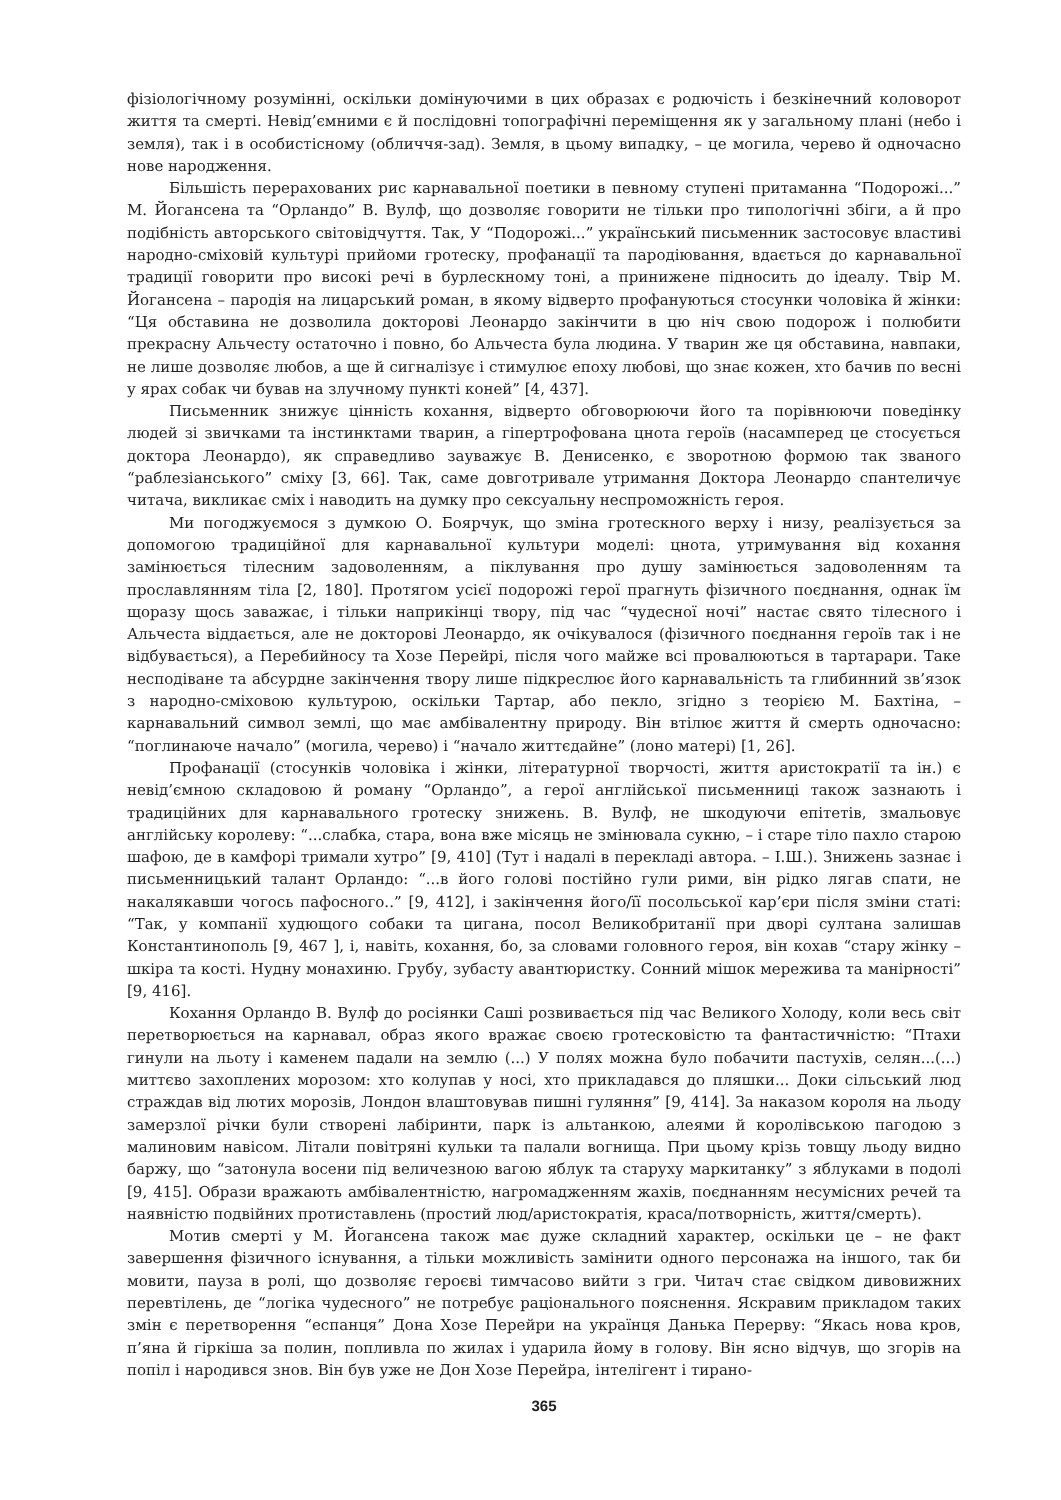фізіологічному розумінні, оскільки домінуючими в цих образах є родючість і безкінечний коловорот життя та смерті. Невід’ємними є й послідовні топографічні переміщення як у загальному плані (небо і земля), так і в особистісному (обличчя-зад). Земля, в цьому випадку, – це могила, черево й одночасно нове народження.
Більшість перерахованих рис карнавальної поетики в певному ступені притаманна “Подорожі...” М. Йогансена та “Орландо” В. Вулф, що дозволяє говорити не тільки про типологічні збіги, а й про подібність авторського світовідчуття. Так, У “Подорожі...” український письменник застосовує властиві народно-сміховій культурі прийоми гротеску, профанації та пародіювання, вдається до карнавальної традиції говорити про високі речі в бурлескному тоні, а принижене підносить до ідеалу. Твір М. Йогансена – пародія на лицарський роман, в якому відверто профануються стосунки чоловіка й жінки: “Ця обставина не дозволила докторові Леонардо закінчити в цю ніч свою подорож і полюбити прекрасну Альчесту остаточно і повно, бо Альчеста була людина. У тварин же ця обставина, навпаки, не лише дозволяє любов, а ще й сигналізує і стимулює епоху любові, що знає кожен, хто бачив по весні у ярах собак чи бував на злучному пункті коней” [4, 437].
Письменник знижує цінність кохання, відверто обговорюючи його та порівнюючи поведінку людей зі звичками та інстинктами тварин, а гіпертрофована цнота героїв (насамперед це стосується доктора Леонардо), як справедливо зауважує В. Денисенко, є зворотною формою так званого “раблезіанського” сміху [3, 66]. Так, саме довготривале утримання Доктора Леонардо спантеличує читача, викликає сміх і наводить на думку про сексуальну неспроможність героя.
Ми погоджуємося з думкою О. Боярчук, що зміна гротескного верху і низу, реалізується за допомогою традиційної для карнавальної культури моделі: цнота, утримування від кохання замінюється тілесним задоволенням, а піклування про душу замінюється задоволенням та прославлянням тіла [2, 180]. Протягом усієї подорожі герої прагнуть фізичного поєднання, однак їм щоразу щось заважає, і тільки наприкінці твору, під час “чудесної ночі” настає свято тілесного і Альчеста віддається, але не докторові Леонардо, як очікувалося (фізичного поєднання героїв так і не відбувається), а Перебийносу та Хозе Перейрі, після чого майже всі провалюються в тартарари. Таке несподіване та абсурдне закінчення твору лише підкреслює його карнавальність та глибинний зв’язок з народно-сміховою культурою, оскільки Тартар, або пекло, згідно з теорією М. Бахтіна, – карнавальний символ землі, що має амбівалентну природу. Він втілює життя й смерть одночасно: “поглинаюче начало” (могила, черево) і “начало життєдайне” (лоно матері) [1, 26].
Профанації (стосунків чоловіка і жінки, літературної творчості, життя аристократії та ін.) є невід’ємною складовою й роману “Орландо”, а герої англійської письменниці також зазнають і традиційних для карнавального гротеску знижень. В. Вулф, не шкодуючи епітетів, змальовує англійську королеву: “...слабка, стара, вона вже місяць не змінювала сукню, – і старе тіло пахло старою шафою, де в камфорі тримали хутро” [9, 410] (Тут і надалі в перекладі автора. – І.Ш.). Знижень зазнає і письменницький талант Орландо: “...в його голові постійно гули рими, він рідко лягав спати, не накалякавши чогось пафосного..” [9, 412], і закінчення його/її посольської кар’єри після зміни статі: “Так, у компанії худющого собаки та цигана, посол Великобританії при дворі султана залишав Константинополь [9, 467 ], і, навіть, кохання, бо, за словами головного героя, він кохав “стару жінку – шкіра та кості. Нудну монахиню. Грубу, зубасту авантюристку. Сонний мішок мережива та манірності” [9, 416].
Кохання Орландо В. Вулф до росіянки Саші розвивається під час Великого Холоду, коли весь світ перетворюється на карнавал, образ якого вражає своєю гротесковістю та фантастичністю: “Птахи гинули на льоту і каменем падали на землю (...) У полях можна було побачити пастухів, селян...(...) миттєво захоплених морозом: хто колупав у носі, хто прикладався до пляшки... Доки сільський люд страждав від лютих морозів, Лондон влаштовував пишні гуляння” [9, 414]. За наказом короля на льоду замерзлої річки були створені лабіринти, парк із альтанкою, алеями й королівською пагодою з малиновим навісом. Літали повітряні кульки та палали вогнища. При цьому крізь товщу льоду видно баржу, що “затонула восени під величезною вагою яблук та стару­ху маркитанку” з яблуками в подолі [9, 415]. Образи вражають амбівалентністю, нагромадженням жахів, поєднанням несумісних речей та наявністю подвійних протиставлень (простий люд/аристократія, краса/потворність, життя/смерть).
Мотив смерті у М. Йогансена також має дуже складний характер, оскільки це – не факт завершення фізичного існування, а тільки можливість замінити одного персонажа на іншого, так би мовити, пауза в ролі, що дозволяє героєві тимчасово вийти з гри. Читач стає свідком дивовижних перевтілень, де “логіка чудесного” не потребує раціонального пояснення. Яскравим прикладом таких змін є перетворення “еспанця” Дона Хозе Перейри на українця Данька Перерву: “Якась нова кров, п’яна й гіркіша за полин, попливла по жилах і ударила йому в голову. Він ясно відчув, що згорів на попіл і народився знов. Він був уже не Дон Хозе Перейра, інтелігент і тирано-
365